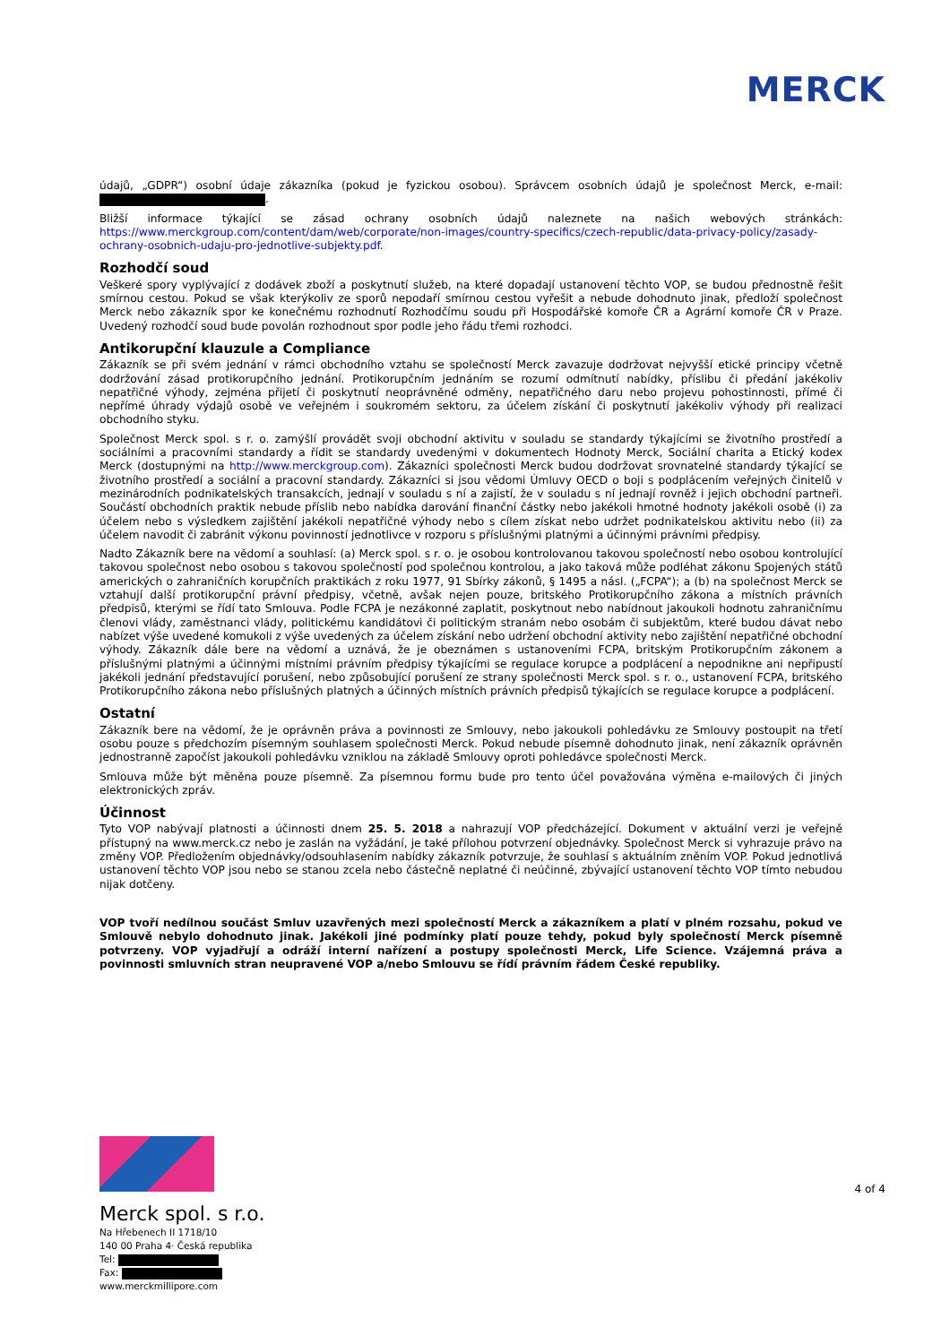MERCK
údajů, „GDPR“) osobní údaje zákazníka (pokud je fyzickou osobou). Správcem osobních údajů je společnost Merck, e-mail: .
Bližší informace týkající se zásad ochrany osobních údajů naleznete na našich webových stránkách: https://www.merckgroup.com/content/dam/web/corporate/non-images/country-specifics/czech-republic/data-privacy-policy/zasady-ochrany-osobnich-udaju-pro-jednotlive-subjekty.pdf.
Rozhodčí soud
Veškeré spory vyplývající z dodávek zboží a poskytnutí služeb, na které dopadají ustanovení těchto VOP, se budou přednostně řešit smírnou cestou. Pokud se však kterýkoliv ze sporů nepodaří smírnou cestou vyřešit a nebude dohodnuto jinak, předloží společnost Merck nebo zákazník spor ke konečnému rozhodnutí Rozhodčímu soudu při Hospodářské komoře ČR a Agrární komoře ČR v Praze. Uvedený rozhodčí soud bude povolán rozhodnout spor podle jeho řádu třemi rozhodci.
Antikorupční klauzule a Compliance
Zákazník se při svém jednání v rámci obchodního vztahu se společností Merck zavazuje dodržovat nejvyšší etické principy včetně dodržování zásad protikorupčního jednání. Protikorupčním jednáním se rozumí odmítnutí nabídky, příslibu či předání jakékoliv nepatřičné výhody, zejména přijetí či poskytnutí neoprávněné odměny, nepatřičného daru nebo projevu pohostinnosti, přímé či nepřímé úhrady výdajů osobě ve veřejném i soukromém sektoru, za účelem získání či poskytnutí jakékoliv výhody při realizaci obchodního styku.
Společnost Merck spol. s r. o. zamýšlí provádět svoji obchodní aktivitu v souladu se standardy týkajícími se životního prostředí a sociálními a pracovními standardy a řídit se standardy uvedenými v dokumentech Hodnoty Merck, Sociální charita a Etický kodex Merck (dostupnými na http://www.merckgroup.com). Zákazníci společnosti Merck budou dodržovat srovnatelné standardy týkající se životního prostředí a sociální a pracovní standardy. Zákazníci si jsou vědomi Úmluvy OECD o boji s podplácením veřejných činitelů v mezinárodních podnikatelských transakcích, jednají v souladu s ní a zajistí, že v souladu s ní jednají rovněž i jejich obchodní partneři. Součástí obchodních praktik nebude příslib nebo nabídka darování finanční částky nebo jakékoli hmotné hodnoty jakékoli osobě (i) za účelem nebo s výsledkem zajištění jakékoli nepatřičné výhody nebo s cílem získat nebo udržet podnikatelskou aktivitu nebo (ii) za účelem navodit či zabránit výkonu povinností jednotlivce v rozporu s příslušnými platnými a účinnými právními předpisy.
Nadto Zákazník bere na vědomí a souhlasí: (a) Merck spol. s r. o. je osobou kontrolovanou takovou společností nebo osobou kontrolující takovou společnost nebo osobou s takovou společností pod společnou kontrolou, a jako taková může podléhat zákonu Spojených států amerických o zahraničních korupčních praktikách z roku 1977, 91 Sbírky zákonů, § 1495 a násl. („FCPA“); a (b) na společnost Merck se vztahují další protikorupční právní předpisy, včetně, avšak nejen pouze, britského Protikorupčního zákona a místních právních předpisů, kterými se řídí tato Smlouva. Podle FCPA je nezákonné zaplatit, poskytnout nebo nabídnout jakoukoli hodnotu zahraničnímu členovi vlády, zaměstnanci vlády, politickému kandidátovi či politickým stranám nebo osobám či subjektům, které budou dávat nebo nabízet výše uvedené komukoli z výše uvedených za účelem získání nebo udržení obchodní aktivity nebo zajištění nepatřičné obchodní výhody. Zákazník dále bere na vědomí a uznává, že je obeznámen s ustanoveními FCPA, britským Protikorupčním zákonem a příslušnými platnými a účinnými místními právním předpisy týkajícími se regulace korupce a podplácení a nepodnikne ani nepřipustí jakékoli jednání představující porušení, nebo způsobující porušení ze strany společnosti Merck spol. s r. o., ustanovení FCPA, britského Protikorupčního zákona nebo příslušných platných a účinných místních právních předpisů týkajících se regulace korupce a podplácení.
Ostatní
Zákazník bere na vědomí, že je oprávněn práva a povinnosti ze Smlouvy, nebo jakoukoli pohledávku ze Smlouvy postoupit na třetí osobu pouze s předchozím písemným souhlasem společnosti Merck. Pokud nebude písemně dohodnuto jinak, není zákazník oprávněn jednostranně započíst jakoukoli pohledávku vzniklou na základě Smlouvy oproti pohledávce společnosti Merck.
Smlouva může být měněna pouze písemně. Za písemnou formu bude pro tento účel považována výměna e-mailových či jiných elektronických zpráv.
Účinnost
Tyto VOP nabývají platnosti a účinnosti dnem 25. 5. 2018 a nahrazují VOP předcházející. Dokument v aktuální verzi je veřejně přístupný na www.merck.cz nebo je zaslán na vyžádání, je také přílohou potvrzení objednávky. Společnost Merck si vyhrazuje právo na změny VOP. Předložením objednávky/odsouhlasením nabídky zákazník potvrzuje, že souhlasí s aktuálním zněním VOP. Pokud jednotlivá ustanovení těchto VOP jsou nebo se stanou zcela nebo částečně neplatné či neúčinné, zbývající ustanovení těchto VOP tímto nebudou nijak dotčeny.
VOP tvoří nedílnou součást Smluv uzavřených mezi společností Merck a zákazníkem a platí v plném rozsahu, pokud ve Smlouvě nebylo dohodnuto jinak. Jakékoli jiné podmínky platí pouze tehdy, pokud byly společností Merck písemně potvrzeny. VOP vyjadřují a odráží interní nařízení a postupy společnosti Merck, Life Science. Vzájemná práva a povinnosti smluvních stran neupravené VOP a/nebo Smlouvu se řídí právním řádem České republiky.
Merck spol. s r.o.
Na Hřebenech II 1718/10
140 00 Praha 4· Česká republika
Tel:
Fax:
www.merckmillipore.com
4 of 4